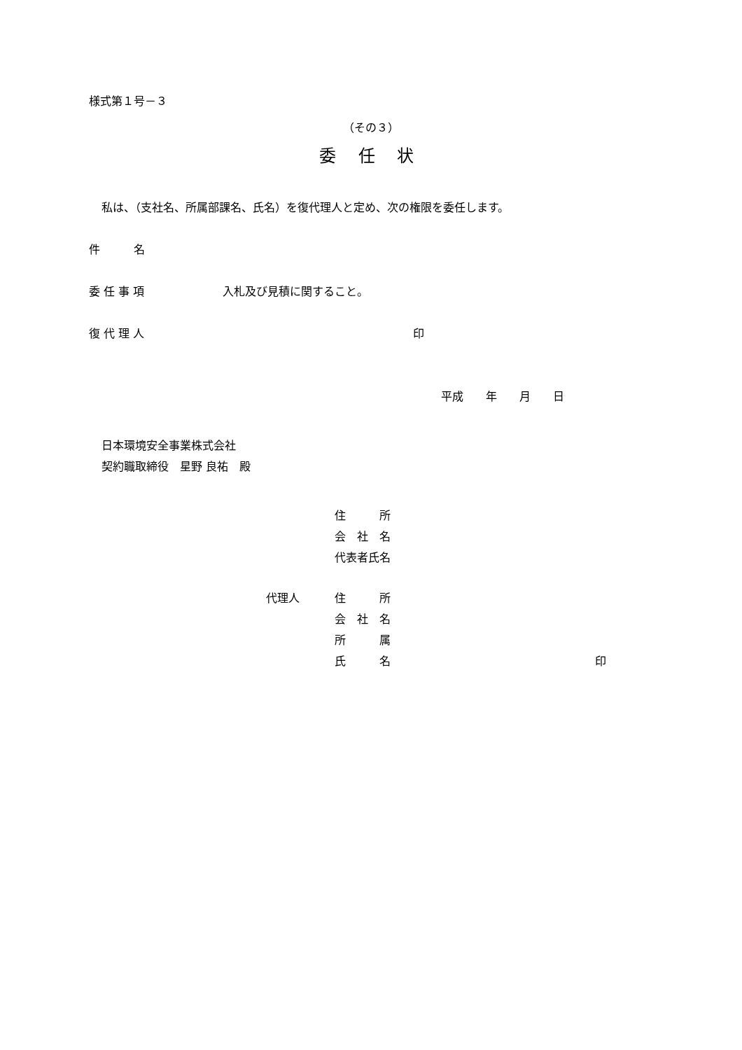様式第１号－３ （その３）
委　 任　 状
私は、（支社名、所属部課名、氏名）を復代理人と定め、次の権限を委任します。
件　　　名 委 任 事 項 入札及び見積に関すること。
復 代 理 人 印 平成　　年　　月　　日
日本環境安全事業株式会社 契約職取締役　星野 良祐　殿 住　　　所 会　社　名 代表者氏名
代理人 住　　　所 会　社　名 所　　　属 氏　　　名 印